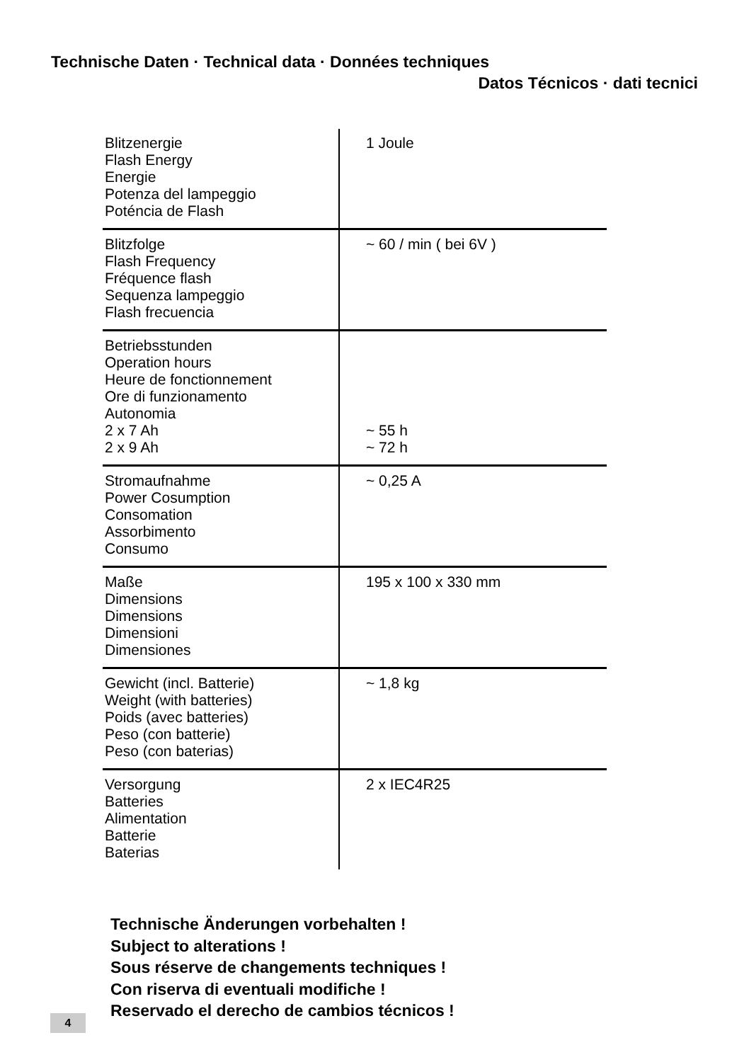Technische Daten · Technical data · Données techniques
Datos Técnicos · dati tecnici
| Blitzenergie Flash Energy Energie Potenza del lampeggio Poténcia de Flash | 1 Joule |
| Blitzfolge Flash Frequency Fréquence flash Sequenza lampeggio Flash frecuencia | ~ 60 / min ( bei 6V ) |
| Betriebsstunden Operation hours Heure de fonctionnement Ore di funzionamento Autonomia 2 x 7 Ah 2 x 9 Ah | ~ 55 h ~ 72 h |
| Stromaufnahme Power Cosumption Consomation Assorbimento Consumo | ~ 0,25 A |
| Maße Dimensions Dimensions Dimensioni Dimensiones | 195 x 100 x 330 mm |
| Gewicht (incl. Batterie) Weight (with batteries) Poids (avec batteries) Peso (con batterie) Peso (con baterias) | ~ 1,8 kg |
| Versorgung Batteries Alimentation Batterie Baterias | 2 x IEC4R25 |
Technische Änderungen vorbehalten !
Subject to alterations !
Sous réserve de changements techniques !
Con riserva di eventuali modifiche !
Reservado el derecho de cambios técnicos !
4